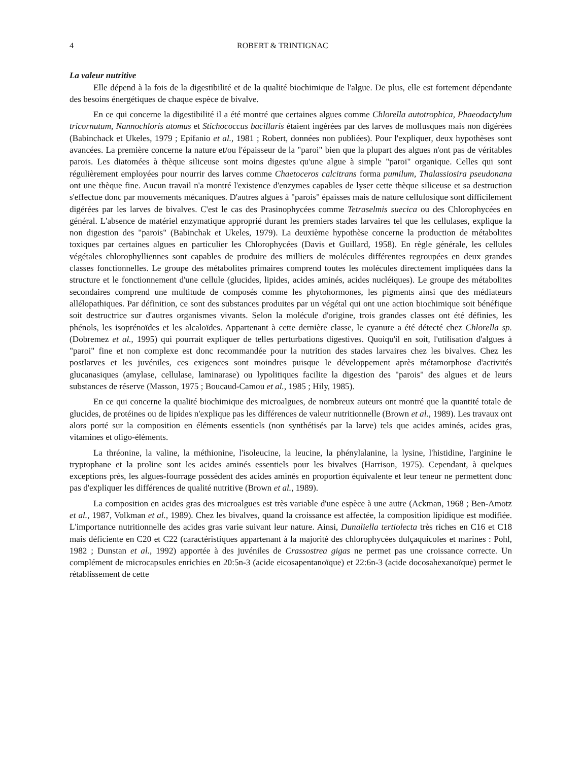4 ROBERT & TRINTIGNAC
La valeur nutritive
Elle dépend à la fois de la digestibilité et de la qualité biochimique de l'algue. De plus, elle est fortement dépendante des besoins énergétiques de chaque espèce de bivalve.
En ce qui concerne la digestibilité il a été montré que certaines algues comme Chlorella autotrophica, Phaeodactylum tricornutum, Nannochloris atomus et Stichococcus bacillaris étaient ingérées par des larves de mollusques mais non digérées (Babinchack et Ukeles, 1979 ; Epifanio et al., 1981 ; Robert, données non publiées). Pour l'expliquer, deux hypothèses sont avancées. La première concerne la nature et/ou l'épaisseur de la "paroi" bien que la plupart des algues n'ont pas de véritables parois. Les diatomées à thèque siliceuse sont moins digestes qu'une algue à simple "paroi" organique. Celles qui sont régulièrement employées pour nourrir des larves comme Chaetoceros calcitrans forma pumilum, Thalassiosira pseudonana ont une thèque fine. Aucun travail n'a montré l'existence d'enzymes capables de lyser cette thèque siliceuse et sa destruction s'effectue donc par mouvements mécaniques. D'autres algues à "parois" épaisses mais de nature cellulosique sont difficilement digérées par les larves de bivalves. C'est le cas des Prasinophycées comme Tetraselmis suecica ou des Chlorophycées en général. L'absence de matériel enzymatique approprié durant les premiers stades larvaires tel que les cellulases, explique la non digestion des "parois" (Babinchak et Ukeles, 1979). La deuxième hypothèse concerne la production de métabolites toxiques par certaines algues en particulier les Chlorophycées (Davis et Guillard, 1958). En règle générale, les cellules végétales chlorophylliennes sont capables de produire des milliers de molécules différentes regroupées en deux grandes classes fonctionnelles. Le groupe des métabolites primaires comprend toutes les molécules directement impliquées dans la structure et le fonctionnement d'une cellule (glucides, lipides, acides aminés, acides nucléiques). Le groupe des métabolites secondaires comprend une multitude de composés comme les phytohormones, les pigments ainsi que des médiateurs allélopathiques. Par définition, ce sont des substances produites par un végétal qui ont une action biochimique soit bénéfique soit destructrice sur d'autres organismes vivants. Selon la molécule d'origine, trois grandes classes ont été définies, les phénols, les isoprénoïdes et les alcaloïdes. Appartenant à cette dernière classe, le cyanure a été détecté chez Chlorella sp. (Dobremez et al., 1995) qui pourrait expliquer de telles perturbations digestives. Quoiqu'il en soit, l'utilisation d'algues à "paroi" fine et non complexe est donc recommandée pour la nutrition des stades larvaires chez les bivalves. Chez les postlarves et les juvéniles, ces exigences sont moindres puisque le développement après métamorphose d'activités glucanasiques (amylase, cellulase, laminarase) ou lypolitiques facilite la digestion des "parois" des algues et de leurs substances de réserve (Masson, 1975 ; Boucaud-Camou et al., 1985 ; Hily, 1985).
En ce qui concerne la qualité biochimique des microalgues, de nombreux auteurs ont montré que la quantité totale de glucides, de protéines ou de lipides n'explique pas les différences de valeur nutritionnelle (Brown et al., 1989). Les travaux ont alors porté sur la composition en éléments essentiels (non synthétisés par la larve) tels que acides aminés, acides gras, vitamines et oligo-éléments.
La thréonine, la valine, la méthionine, l'isoleucine, la leucine, la phénylalanine, la lysine, l'histidine, l'arginine le tryptophane et la proline sont les acides aminés essentiels pour les bivalves (Harrison, 1975). Cependant, à quelques exceptions près, les algues-fourrage possèdent des acides aminés en proportion équivalente et leur teneur ne permettent donc pas d'expliquer les différences de qualité nutritive (Brown et al., 1989).
La composition en acides gras des microalgues est très variable d'une espèce à une autre (Ackman, 1968 ; Ben-Amotz et al., 1987, Volkman et al., 1989). Chez les bivalves, quand la croissance est affectée, la composition lipidique est modifiée. L'importance nutritionnelle des acides gras varie suivant leur nature. Ainsi, Dunaliella tertiolecta très riches en C16 et C18 mais déficiente en C20 et C22 (caractéristiques appartenant à la majorité des chlorophycées dulçaquicoles et marines : Pohl, 1982 ; Dunstan et al., 1992) apportée à des juvéniles de Crassostrea gigas ne permet pas une croissance correcte. Un complément de microcapsules enrichies en 20:5n-3 (acide eicosapentanoïque) et 22:6n-3 (acide docosahexanoïque) permet le rétablissement de cette